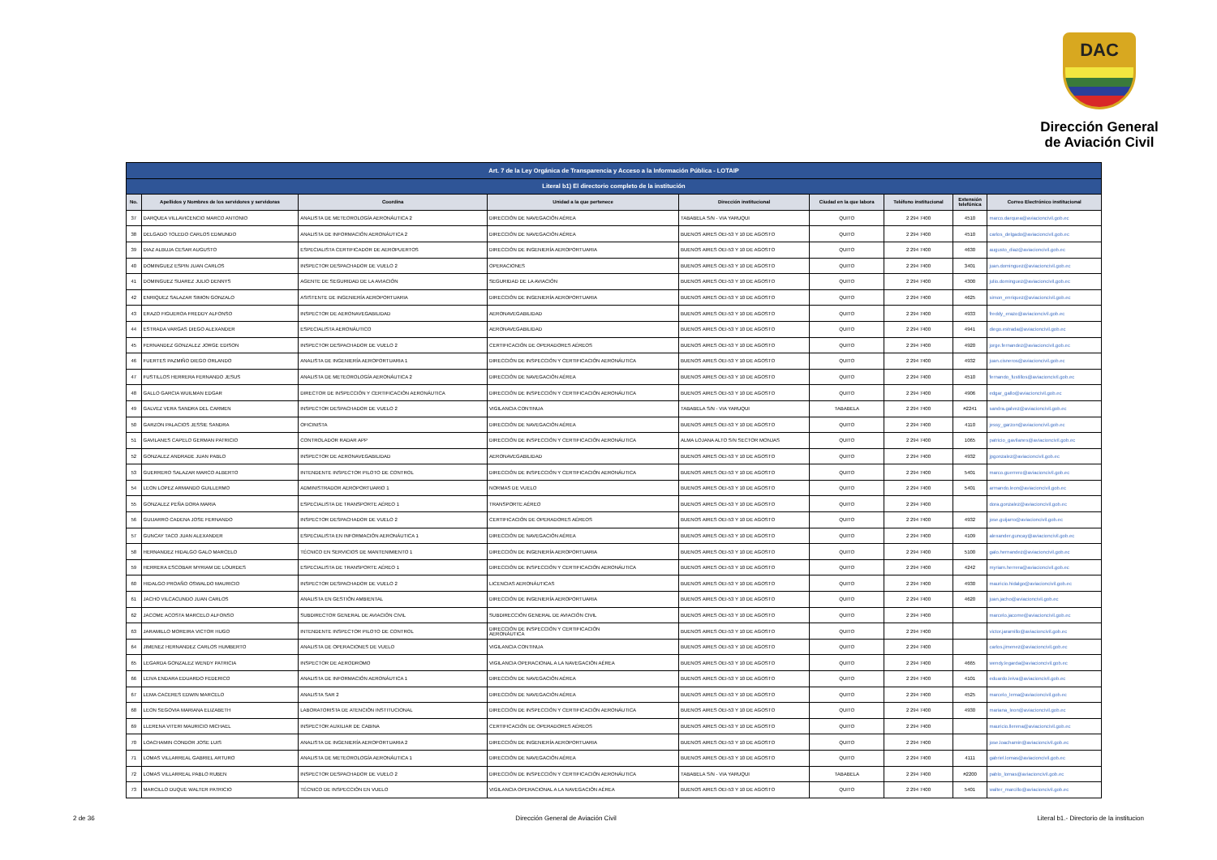DAC
Dirección General de Aviación Civil
| Art. 7 de la Ley Orgánica de Transparencia y Acceso a la Información Pública - LOTAIP | | | | | | | | |
| Literal b1) El directorio completo de la institución | | | | | | | | |
| No. | Apellidos y Nombres de los servidores y servidoras | Coordina | Unidad a la que pertenece | Dirección institucional | Ciudad en la que labora | Teléfono institucional | Extensión telefónica | Correo Electrónico institucional |
| 37 | DARQUEA VILLAVICENCIO MARCO ANTONIO | ANALISTA DE METEOROLOGÍA AERONÁUTICA 2 | DIRECCIÓN DE NAVEGACIÓN AÉREA | TABABELA S/N - VIA YARUQUI | QUITO | 2 294 7400 | 4510 | marco.darquea@aviacioncivil.gob.ec |
| 38 | DELGADO TOLEDO CARLOS EDMUNDO | ANALISTA DE INFORMACIÓN AERONÁUTICA 2 | DIRECCIÓN DE NAVEGACIÓN AÉREA | BUENOS AIRES OEI-53 Y 10 DE AGOSTO | QUITO | 2 294 7400 | 4510 | carlos_delgado@aviacioncivil.gob.ec |
| 39 | DIAZ ALBUJA CESAR AUGUSTO | ESPECIALISTA CERTIFICADOR DE AEROPUERTOS | DIRECCIÓN DE INGENIERÍA AEROPORTUARIA | BUENOS AIRES OEI-53 Y 10 DE AGOSTO | QUITO | 2 294 7400 | 4630 | augusto_diaz@aviacioncivil.gob.ec |
| 40 | DOMINGUEZ ESPIN JUAN CARLOS | INSPECTOR DESPACHADOR DE VUELO 2 | OPERACIONES | BUENOS AIRES OEI-53 Y 10 DE AGOSTO | QUITO | 2 294 7400 | 3401 | juan.dominguez@aviacioncivil.gob.ec |
| 41 | DOMINGUEZ SUAREZ JULIO DENNYS | AGENTE DE SEGURIDAD DE LA AVIACIÓN | SEGURIDAD DE LA AVIACIÓN | BUENOS AIRES OEI-53 Y 10 DE AGOSTO | QUITO | 2 294 7400 | 4300 | julio.dominguez@aviacioncivil.gob.ec |
| 42 | ENRIQUEZ SALAZAR SIMON GONZALO | ASISTENTE DE INGENIERÍA AEROPORTUARIA | DIRECCIÓN DE INGENIERÍA AEROPORTUARIA | BUENOS AIRES OEI-53 Y 10 DE AGOSTO | QUITO | 2 294 7400 | 4625 | simon_enriquez@aviacioncivil.gob.ec |
| 43 | ERAZO FIGUEROA FREDDY ALFONSO | INSPECTOR DE AERONAVEGABILIDAD | AERONAVEGABILIDAD | BUENOS AIRES OEI-53 Y 10 DE AGOSTO | QUITO | 2 294 7400 | 4933 | freddy_erazo@aviacioncivil.gob.ec |
| 44 | ESTRADA VARGAS DIEGO ALEXANDER | ESPECIALISTA AERONÁUTICO | AERONAVEGABILIDAD | BUENOS AIRES OEI-53 Y 10 DE AGOSTO | QUITO | 2 294 7400 | 4941 | diego.estrada@aviacioncivil.gob.ec |
| 45 | FERNANDEZ GONZALEZ JORGE EDISON | INSPECTOR DESPACHADOR DE VUELO 2 | CERTIFICACIÓN DE OPERADORES AÉREOS | BUENOS AIRES OEI-53 Y 10 DE AGOSTO | QUITO | 2 294 7400 | 4920 | jorge.fernandez@aviacioncivil.gob.ec |
| 46 | FUERTES PAZMIÑO DIEGO ORLANDO | ANALISTA DE INGENIERÍA AEROPORTUARIA 1 | DIRECCIÓN DE INSPECCIÓN Y CERTIFICACIÓN AERONÁUTICA | BUENOS AIRES OEI-53 Y 10 DE AGOSTO | QUITO | 2 294 7400 | 4932 | juan.cisneros@aviacioncivil.gob.ec |
| 47 | FUSTILLOS HERRERA FERNANDO JESUS | ANALISTA DE METEOROLOGÍA AERONÁUTICA 2 | DIRECCIÓN DE NAVEGACIÓN AÉREA | BUENOS AIRES OEI-53 Y 10 DE AGOSTO | QUITO | 2 294 7400 | 4510 | fernando_fustillos@aviacioncivil.gob.ec |
| 48 | GALLO GARCIA WUILMAN EDGAR | DIRECTOR DE INSPECCIÓN Y CERTIFICACIÓN AERONÁUTICA | DIRECCIÓN DE INSPECCIÓN Y CERTIFICACIÓN AERONÁUTICA | BUENOS AIRES OEI-53 Y 10 DE AGOSTO | QUITO | 2 294 7400 | 4906 | edgar_gallo@aviacioncivil.gob.ec |
| 49 | GALVEZ VERA SANDRA DEL CARMEN | INSPECTOR DESPACHADOR DE VUELO 2 | VIGILANCIA CONTINUA | TABABELA S/N - VIA YARUQUI | TABABELA | 2 294 7400 | #2241 | sandra.galvez@aviacioncivil.gob.ec |
| 50 | GARZON PALACIOS JESSIE SANDRA | OFICINISTA | DIRECCIÓN DE NAVEGACIÓN AÉREA | BUENOS AIRES OEI-53 Y 10 DE AGOSTO | QUITO | 2 294 7400 | 4110 | jessy_garzon@aviacioncivil.gob.ec |
| 51 | GAVILANES CAPELO GERMAN PATRICIO | CONTROLADOR RADAR APP | DIRECCIÓN DE INSPECCIÓN Y CERTIFICACIÓN AERONÁUTICA | ALMA LOJANA ALTO S/N SECTOR MONJAS | QUITO | 2 294 7400 | 1065 | patricio_gavilanes@aviacioncivil.gob.ec |
| 52 | GONZALEZ ANDRADE JUAN PABLO | INSPECTOR DE AERONAVEGABILIDAD | AERONAVEGABILIDAD | BUENOS AIRES OEI-53 Y 10 DE AGOSTO | QUITO | 2 294 7400 | 4932 | jpgonzalez@aviacioncivil.gob.ec |
| 53 | GUERRERO SALAZAR MARCO ALBERTO | INTENDENTE INSPECTOR PILOTO DE CONTROL | DIRECCIÓN DE INSPECCIÓN Y CERTIFICACIÓN AERONÁUTICA | BUENOS AIRES OEI-53 Y 10 DE AGOSTO | QUITO | 2 294 7400 | 5401 | marco.guerrero@aviacioncivil.gob.ec |
| 54 | LEON LOPEZ ARMANDO GUILLERMO | ADMINISTRADOR AEROPORTUARIO 1 | NORMAS DE VUELO | BUENOS AIRES OEI-53 Y 10 DE AGOSTO | QUITO | 2 294 7400 | 5401 | armando.leon@aviacioncivil.gob.ec |
| 55 | GONZALEZ PEÑA DORA MARIA | ESPECIALISTA DE TRANSPORTE AÉREO 1 | TRANSPORTE AÉREO | BUENOS AIRES OEI-53 Y 10 DE AGOSTO | QUITO | 2 294 7400 | | dora.gonzalez@aviacioncivil.gob.ec |
| 56 | GUIJARRO CADENA JOSE FERNANDO | INSPECTOR DESPACHADOR DE VUELO 2 | CERTIFICACIÓN DE OPERADORES AÉREOS | BUENOS AIRES OEI-53 Y 10 DE AGOSTO | QUITO | 2 294 7400 | 4932 | jose.guijarro@aviacioncivil.gob.ec |
| 57 | GUNCAY TACO JUAN ALEXANDER | ESPECIALISTA EN INFORMACIÓN AERONÁUTICA 1 | DIRECCIÓN DE NAVEGACIÓN AÉREA | BUENOS AIRES OEI-53 Y 10 DE AGOSTO | QUITO | 2 294 7400 | 4109 | alexander.guncay@aviacioncivil.gob.ec |
| 58 | HERNANDEZ HIDALGO GALO MARCELO | TÉCNICO EN SERVICIOS DE MANTENIMIENTO 1 | DIRECCIÓN DE INGENIERÍA AEROPORTUARIA | BUENOS AIRES OEI-53 Y 10 DE AGOSTO | QUITO | 2 294 7400 | 5100 | galo.hernandez@aviacioncivil.gob.ec |
| 59 | HERRERA ESCOBAR MYRIAM DE LOURDES | ESPECIALISTA DE TRANSPORTE AÉREO 1 | DIRECCIÓN DE INSPECCIÓN Y CERTIFICACIÓN AERONÁUTICA | BUENOS AIRES OEI-53 Y 10 DE AGOSTO | QUITO | 2 294 7400 | 4242 | myriam.herrera@aviacioncivil.gob.ec |
| 60 | HIDALGO PROAÑO OSWALDO MAURICIO | INSPECTOR DESPACHADOR DE VUELO 2 | LICENCIAS AERONÁUTICAS | BUENOS AIRES OEI-53 Y 10 DE AGOSTO | QUITO | 2 294 7400 | 4930 | mauricio.hidalgo@aviacioncivil.gob.ec |
| 61 | JACHO VILCACUNDO JUAN CARLOS | ANALISTA EN GESTIÓN AMBIENTAL | DIRECCIÓN DE INGENIERÍA AEROPORTUARIA | BUENOS AIRES OEI-53 Y 10 DE AGOSTO | QUITO | 2 294 7400 | 4620 | juan.jacho@aviacioncivil.gob.ec |
| 62 | JACOME ACOSTA MARCELO ALFONSO | SUBDIRECTOR GENERAL DE AVIACIÓN CIVIL | SUBDIRECCIÓN GENERAL DE AVIACIÓN CIVIL | BUENOS AIRES OEI-53 Y 10 DE AGOSTO | QUITO | 2 294 7400 | | marcelo.jacome@aviacioncivil.gob.ec |
| 63 | JARAMILLO MOREIRA VICTOR HUGO | INTENDENTE INSPECTOR PILOTO DE CONTROL | DIRECCIÓN DE INSPECCIÓN Y CERTIFICACIÓN AERONÁUTICA | BUENOS AIRES OEI-53 Y 10 DE AGOSTO | QUITO | 2 294 7400 | | victor.jaramillo@aviacioncivil.gob.ec |
| 64 | JIMENEZ HERNANDEZ CARLOS HUMBERTO | ANALISTA DE OPERACIONES DE VUELO | VIGILANCIA CONTINUA | BUENOS AIRES OEI-53 Y 10 DE AGOSTO | QUITO | 2 294 7400 | | carlos.jimenez@aviacioncivil.gob.ec |
| 65 | LEGARDA GONZALEZ WENDY PATRICIA | INSPECTOR DE AERODROMO | VIGILANCIA OPERACIONAL A LA NAVEGACIÓN AÉREA | BUENOS AIRES OEI-53 Y 10 DE AGOSTO | QUITO | 2 294 7400 | 4665 | wendy.legarda@aviacioncivil.gob.ec |
| 66 | LEIVA ENDARA EDUARDO FEDERICO | ANALISTA DE INFORMACIÓN AERONÁUTICA 1 | DIRECCIÓN DE NAVEGACIÓN AÉREA | BUENOS AIRES OEI-53 Y 10 DE AGOSTO | QUITO | 2 294 7400 | 4101 | eduardo.leiva@aviacioncivil.gob.ec |
| 67 | LEMA CACERES EDWIN MARCELO | ANALISTA SAR 2 | DIRECCIÓN DE NAVEGACIÓN AÉREA | BUENOS AIRES OEI-53 Y 10 DE AGOSTO | QUITO | 2 294 7400 | 4525 | marcelo_lema@aviacioncivil.gob.ec |
| 68 | LEON SEGOVIA MARIANA ELIZABETH | LABORATORISTA DE ATENCIÓN INSTITUCIONAL | DIRECCIÓN DE INSPECCIÓN Y CERTIFICACIÓN AERONÁUTICA | BUENOS AIRES OEI-53 Y 10 DE AGOSTO | QUITO | 2 294 7400 | 4930 | mariana_leon@aviacioncivil.gob.ec |
| 69 | LLERENA VITERI MAURICIO MICHAEL | INSPECTOR AUXILIAR DE CABINA | CERTIFICACIÓN DE OPERADORES AÉREOS | BUENOS AIRES OEI-53 Y 10 DE AGOSTO | QUITO | 2 294 7400 | | mauricio.llerena@aviacioncivil.gob.ec |
| 70 | LOACHAMIN CONDOR JOSE LUIS | ANALISTA DE INGENIERÍA AEROPORTUARIA 2 | DIRECCIÓN DE INGENIERÍA AEROPORTUARIA | BUENOS AIRES OEI-53 Y 10 DE AGOSTO | QUITO | 2 294 7400 | | jose.loachamin@aviacioncivil.gob.ec |
| 71 | LOMAS VILLARREAL GABRIEL ARTURO | ANALISTA DE METEOROLOGÍA AERONÁUTICA 1 | DIRECCIÓN DE NAVEGACIÓN AÉREA | BUENOS AIRES OEI-53 Y 10 DE AGOSTO | QUITO | 2 294 7400 | 4111 | gabriel.lomas@aviacioncivil.gob.ec |
| 72 | LOMAS VILLARREAL PABLO RUBEN | INSPECTOR DESPACHADOR DE VUELO 2 | DIRECCIÓN DE INSPECCIÓN Y CERTIFICACIÓN AERONÁUTICA | TABABELA S/N - VIA YARUQUI | TABABELA | 2 294 7400 | #2200 | pablo_lomas@aviacioncivil.gob.ec |
| 73 | MARCILLO DUQUE WALTER PATRICIO | TÉCNICO DE INSPECCIÓN EN VUELO | VIGILANCIA OPERACIONAL A LA NAVEGACIÓN AÉREA | BUENOS AIRES OEI-53 Y 10 DE AGOSTO | QUITO | 2 294 7400 | 5401 | walter_marcillo@aviacioncivil.gob.ec |
2 de 36 Dirección General de Aviación Civil Literal b1.- Directorio de la institucion